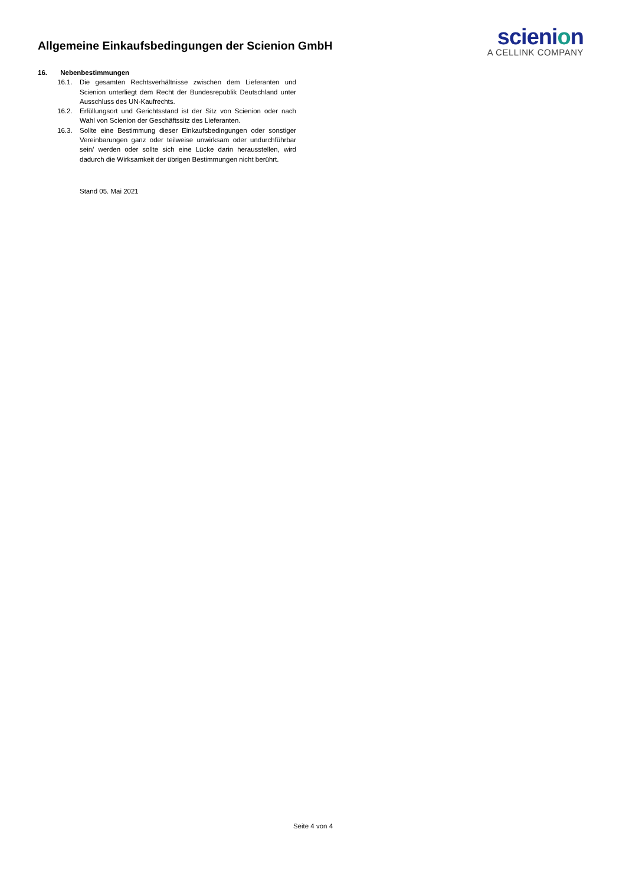Allgemeine Einkaufsbedingungen der Scienion GmbH
scienion
A CELLINK COMPANY
16. Nebenbestimmungen
16.1. Die gesamten Rechtsverhältnisse zwischen dem Lieferanten und Scienion unterliegt dem Recht der Bundesrepublik Deutschland unter Ausschluss des UN-Kaufrechts.
16.2. Erfüllungsort und Gerichtsstand ist der Sitz von Scienion oder nach Wahl von Scienion der Geschäftssitz des Lieferanten.
16.3. Sollte eine Bestimmung dieser Einkaufsbedingungen oder sonstiger Vereinbarungen ganz oder teilweise unwirksam oder undurchführbar sein/ werden oder sollte sich eine Lücke darin herausstellen, wird dadurch die Wirksamkeit der übrigen Bestimmungen nicht berührt.
Stand 05. Mai 2021
Seite 4 von 4